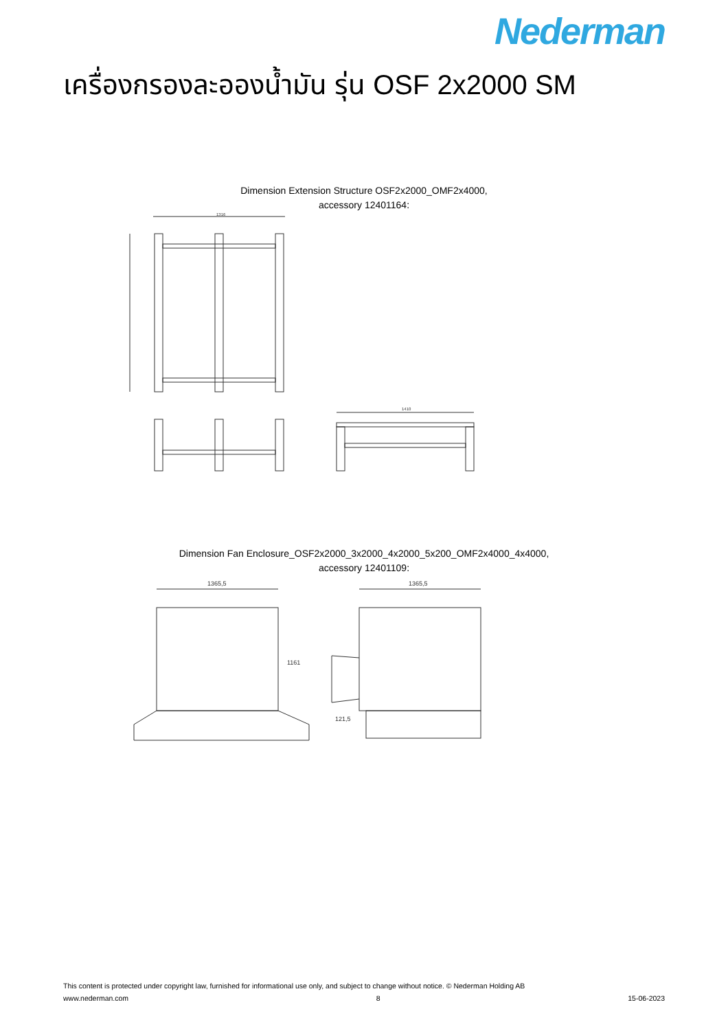Nederman
เครื่องกรองละอองน้ำมัน รุ่น OSF 2x2000 SM
Dimension Extension Structure OSF2x2000_OMF2x4000,
accessory 12401164:
1410
1316
Dimension Fan Enclosure_OSF2x2000_3x2000_4x2000_5x200_OMF2x4000_4x4000,
accessory 12401109:
1365,5
1365,5
121,5
1161
This content is protected under copyright law, furnished for informational use only, and subject to change without notice. © Nederman Holding AB
www.nederman.com 8 15-06-2023